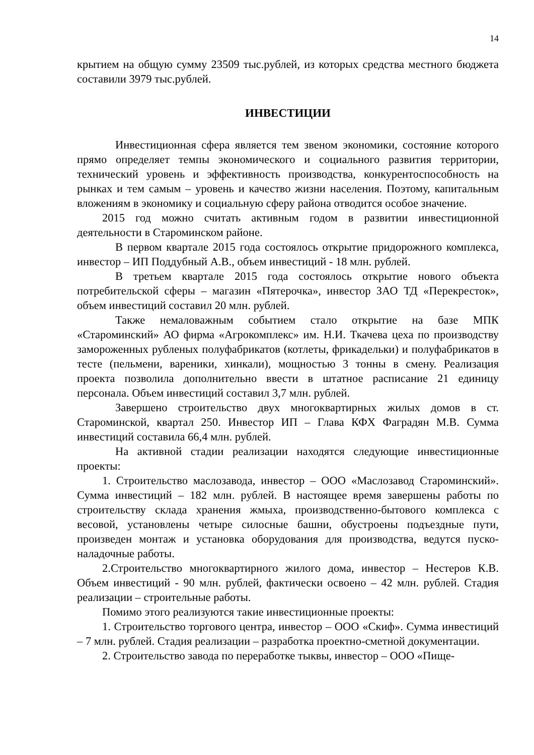14
крытием на общую сумму 23509 тыс.рублей, из которых средства местного бюджета составили 3979 тыс.рублей.
ИНВЕСТИЦИИ
Инвестиционная сфера является тем звеном экономики, состояние которого прямо определяет темпы экономического и социального развития территории, технический уровень и эффективность производства, конкурентоспособность на рынках и тем самым – уровень и качество жизни населения. Поэтому, капитальным вложениям в экономику и социальную сферу района отводится особое значение.
2015 год можно считать активным годом в развитии инвестиционной деятельности в Староминском районе.
В первом квартале 2015 года состоялось открытие придорожного комплекса, инвестор – ИП Поддубный А.В., объем инвестиций - 18 млн. рублей.
В третьем квартале 2015 года состоялось открытие нового объекта потребительской сферы – магазин «Пятерочка», инвестор ЗАО ТД «Перекресток», объем инвестиций составил 20 млн. рублей.
Также немаловажным событием стало открытие на базе МПК «Староминский» АО фирма «Агрокомплекс» им. Н.И. Ткачева цеха по производству замороженных рубленых полуфабрикатов (котлеты, фрикадельки) и полуфабрикатов в тесте (пельмени, вареники, хинкали), мощностью 3 тонны в смену. Реализация проекта позволила дополнительно ввести в штатное расписание 21 единицу персонала. Объем инвестиций составил 3,7 млн. рублей.
Завершено строительство двух многоквартирных жилых домов в ст. Староминской, квартал 250. Инвестор ИП – Глава КФХ Фаградян М.В. Сумма инвестиций составила 66,4 млн. рублей.
На активной стадии реализации находятся следующие инвестиционные проекты:
1. Строительство маслозавода, инвестор – ООО «Маслозавод Староминский». Сумма инвестиций – 182 млн. рублей. В настоящее время завершены работы по строительству склада хранения жмыха, производственно-бытового комплекса с весовой, установлены четыре силосные башни, обустроены подъездные пути, произведен монтаж и установка оборудования для производства, ведутся пуско-наладочные работы.
2.Строительство многоквартирного жилого дома, инвестор – Нестеров К.В. Объем инвестиций - 90 млн. рублей, фактически освоено – 42 млн. рублей. Стадия реализации – строительные работы.
Помимо этого реализуются такие инвестиционные проекты:
1. Строительство торгового центра, инвестор – ООО «Скиф». Сумма инвестиций – 7 млн. рублей. Стадия реализации – разработка проектно-сметной документации.
2. Строительство завода по переработке тыквы, инвестор – ООО «Пище-